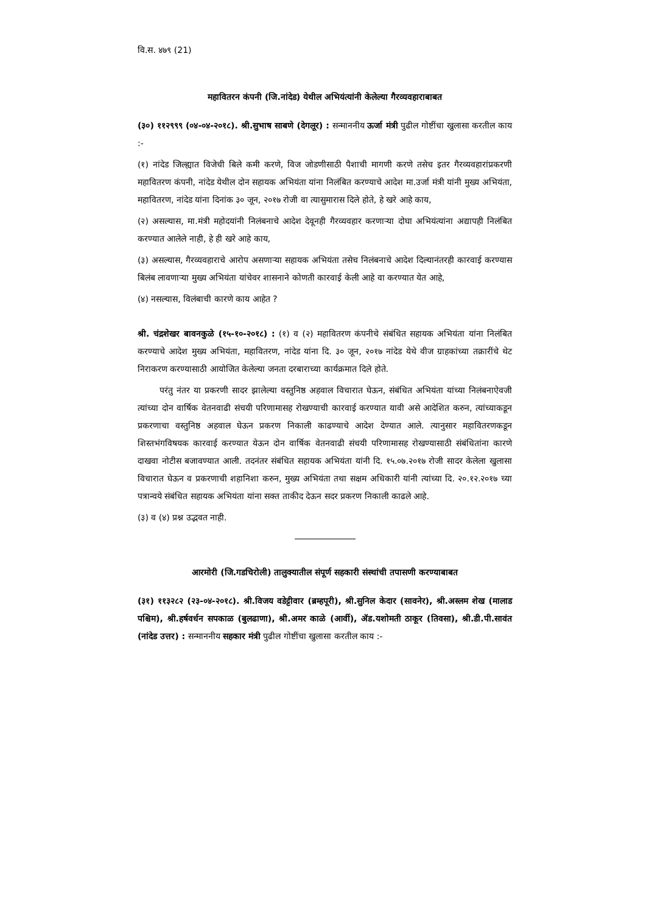वि.स. ४७९ (21)
महावितरन कंपनी (जि.नांदेड) येथील अभियंत्यांनी केलेल्या गैरव्यवहाराबाबत
(३०) ११२९९९ (०४-०४-२०१८). श्री.सुभाष साबणे (देगलूर) : सन्माननीय ऊर्जा मंत्री पुढील गोष्टींचा खुलासा करतील काय :-
(१) नांदेड जिल्ह्यात विजेची बिले कमी करणे, विज जोडणीसाठी पैशाची मागणी करणे तसेच इतर गैरव्यवहारांप्रकरणी महावितरण कंपनी, नांदेड येथील दोन सहायक अभियंता यांना निलंबित करण्याचे आदेश मा.उर्जा मंत्री यांनी मुख्य अभियंता, महावितरण, नांदेड यांना दिनांक ३० जून, २०१७ रोजी वा त्यासुमारास दिले होते, हे खरे आहे काय,
(२) असल्यास, मा.मंत्री महोदयांनी निलंबनाचे आदेश देवूनही गैरव्यवहार करणाऱ्या दोघा अभियंत्यांना अद्यापही निलंबित करण्यात आलेले नाही, हे ही खरे आहे काय,
(३) असल्यास, गैरव्यवहाराचे आरोप असणाऱ्या सहायक अभियंता तसेच निलंबनाचे आदेश दिल्यानंतरही कारवाई करण्यास बिलंब लावणाऱ्या मुख्य अभियंता यांचेवर शासनाने कोणती कारवाई केली आहे वा करण्यात येत आहे,
(४) नसल्यास, विलंबाची कारणे काय आहेत ?
श्री. चंद्रशेखर बावनकुळे (१५-१०-२०१८) : (१) व (२) महावितरण कंपनीचे संबंधित सहायक अभियंता यांना निलंबित करण्याचे आदेश मुख्य अभियंता, महावितरण, नांदेड यांना दि. ३० जून, २०१७ नांदेड येथे वीज ग्राहकांच्या तक्रारींचे थेट निराकरण करण्यासाठी आयोजित केलेल्या जनता दरबाराच्या कार्यक्रमात दिले होते.
परंतु नंतर या प्रकरणी सादर झालेल्या वस्तुनिष्ठ अहवाल विचारात घेऊन, संबंधित अभियंता यांच्या निलंबनाऐवजी त्यांच्या दोन वार्षिक वेतनवाढी संचयी परिणामासह रोखण्याची कारवाई करण्यात यावी असे आदेशित करुन, त्यांच्याकडून प्रकरणाचा वस्तुनिष्ठ अहवाल घेऊन प्रकरण निकाली काढण्याचे आदेश देण्यात आले. त्यानुसार महावितरणकडून शिस्तभंगविषयक कारवाई करण्यात येऊन दोन वार्षिक वेतनवाढी संचयी परिणामासह रोखण्यासाठी संबंधितांना कारणे दाखवा नोटीस बजावण्यात आली. तदनंतर संबंधित सहायक अभियंता यांनी दि. १५.०७.२०१७ रोजी सादर केलेला खुलासा विचारात घेऊन व प्रकरणाची शहानिशा करुन, मुख्य अभियंता तथा सक्षम अधिकारी यांनी त्यांच्या दि. २०.१२.२०१७ च्या पत्रान्वये संबंधित सहायक अभियंता यांना सक्त ताकीद देऊन सदर प्रकरण निकाली काढले आहे.
(३) व (४) प्रश्न उद्भवत नाही.
आरमोरी (जि.गडचिरोली) तालुक्यातील संपूर्ण सहकारी संस्थांची तपासणी करण्याबाबत
(३१) ११३२८२ (२३-०४-२०१८). श्री.विजय वडेट्टीवार (ब्रम्हपूरी), श्री.सुनिल केदार (सावनेर), श्री.अस्लम शेख (मालाड पश्चिम), श्री.हर्षवर्धन सपकाळ (बुलढाणा), श्री.अमर काळे (आर्वी), ॲड.यशोमती ठाकूर (तिवसा), श्री.डी.पी.सावंत (नांदेड उत्तर) : सन्माननीय सहकार मंत्री पुढील गोष्टींचा खुलासा करतील काय :-